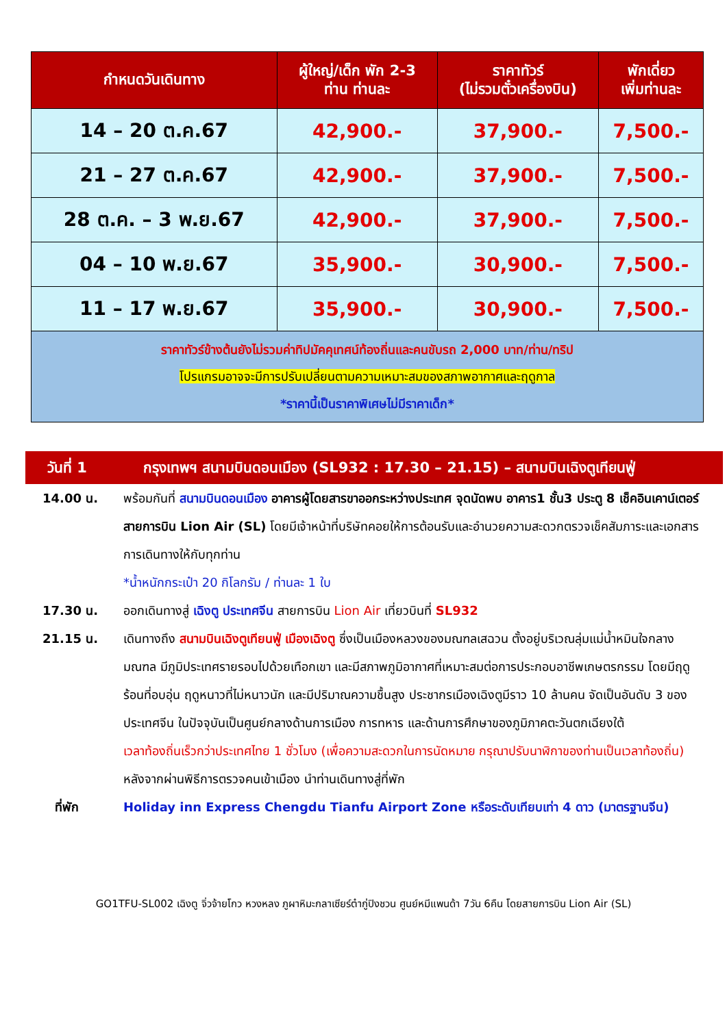| กำหนดวันเดินทาง | ผู้ใหญ่/เด็ก พัก 2-3 ท่าน ท่านละ | ราคาทัวร์ (ไม่รวมตั๋วเครื่องบิน) | พักเดี่ยว เพิ่มท่านละ |
| --- | --- | --- | --- |
| 14 – 20 ต.ค.67 | 42,900.- | 37,900.- | 7,500.- |
| 21 – 27 ต.ค.67 | 42,900.- | 37,900.- | 7,500.- |
| 28 ต.ค. – 3 พ.ย.67 | 42,900.- | 37,900.- | 7,500.- |
| 04 – 10 พ.ย.67 | 35,900.- | 30,900.- | 7,500.- |
| 11 – 17 พ.ย.67 | 35,900.- | 30,900.- | 7,500.- |
| ราคาทัวร์ข้างต้นยังไม่รวมค่าทิปมัคคุเทศน์ท้องถิ่นและคนขับรถ 2,000 บาท/ท่าน/ทริป โปรแกรมอาจจะมีการปรับเปลี่ยนตามความเหมาะสมของสภาพอากาศและฤดูกาล *ราคานี้เป็นราคาพิเศษไม่มีราคาเด็ก* | | | |
วันที่ 1 กรุงเทพฯ สนามบินดอนเมือง (SL932 : 17.30 – 21.15) – สนามบินเฉิงตูเทียนฟู่
14.00 น. พร้อมกันที่ สนามบินดอนเมือง อาคารผู้โดยสารขาออกระหว่างประเทศ จุดนัดพบ อาคาร1 ชั้น3 ประตู 8 เช็คอินเคาน์เตอร์สายการบิน Lion Air (SL) โดยมีเจ้าหน้าที่บริษัทคอยให้การต้อนรับและอำนวยความสะดวกตรวจเช็คสัมภาระและเอกสารการเดินทางให้กับทุกท่าน
*น้ำหนักกระเป๋า 20 กิโลกรัม / ท่านละ 1 ใบ
17.30 น. ออกเดินทางสู่ เฉิงตู ประเทศจีน สายการบิน Lion Air เที่ยวบินที่ SL932
21.15 น. เดินทางถึง สนามบินเฉิงตูเทียนฟู่ เมืองเฉิงตู ซึ่งเป็นเมืองหลวงของมณฑลเสฉวน ตั้งอยู่บริเวณลุ่มแม่น้ำหมินใจกลางมณฑล มีภูมิประเทศรายรอบไปด้วยเทือกเขา และมีสภาพภูมิอากาศที่เหมาะสมต่อการประกอบอาชีพเกษตรกรรม โดยมีฤดูร้อนที่อบอุ่น ฤดูหนาวที่ไม่หนาวนัก และมีปริมาณความชื้นสูง ประชากรเมืองเฉิงตูมีราว 10 ล้านคน จัดเป็นอันดับ 3 ของประเทศจีน ในปัจจุบันเป็นศูนย์กลางด้านการเมือง การทหาร และด้านการศึกษาของภูมิภาคตะวันตกเฉียงใต้
เวลาท้องถิ่นเร็วกว่าประเทศไทย 1 ชั่วโมง (เพื่อความสะดวกในการนัดหมาย กรุณาปรับนาฬิกาของท่านเป็นเวลาท้องถิ่น)
หลังจากผ่านพิธีการตรวจคนเข้าเมือง นำท่านเดินทางสู่ที่พัก
ที่พัก Holiday inn Express Chengdu Tianfu Airport Zone หรือระดับเทียบเท่า 4 ดาว (มาตรฐานจีน)
GO1TFU-SL002 เฉิงตู จิ่วจ้ายโกว หวงหลง ภูผาหิมะกลาเซียร์ต๋ากู่ปิงชวน ศูนย์หมีแพนด้า 7วัน 6คืน โดยสายการบิน Lion Air (SL)